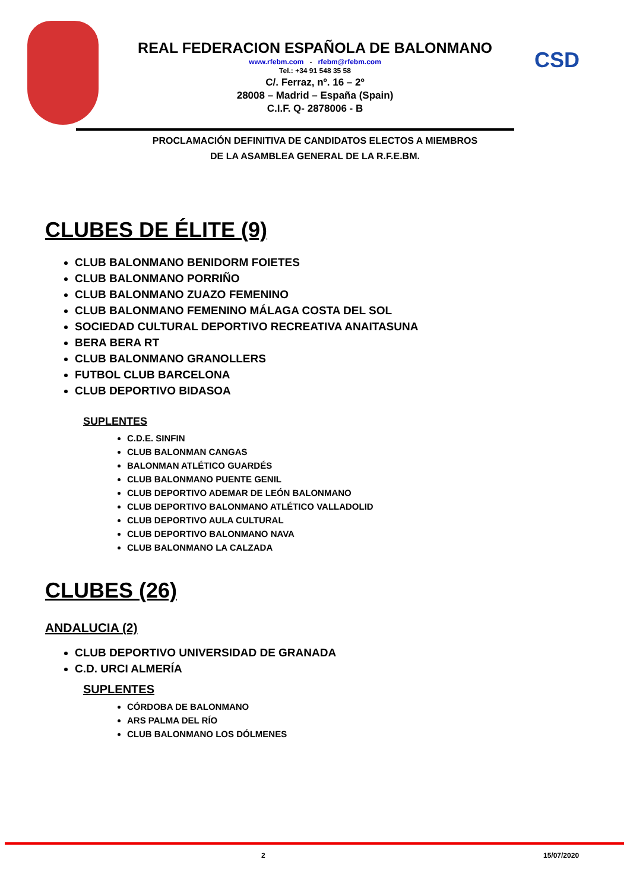CSD
REAL FEDERACION ESPAÑOLA DE BALONMANO
www.rfebm.com - rfebm@rfebm.com
Tel.: +34 91 548 35 58
C/. Ferraz, nº. 16 – 2º
28008 – Madrid – España (Spain)
C.I.F. Q- 2878006 - B
PROCLAMACIÓN DEFINITIVA DE CANDIDATOS ELECTOS A MIEMBROS
DE LA ASAMBLEA GENERAL DE LA R.F.E.BM.
CLUBES DE ÉLITE (9)
CLUB BALONMANO BENIDORM FOIETES
CLUB BALONMANO PORRIÑO
CLUB BALONMANO ZUAZO FEMENINO
CLUB BALONMANO FEMENINO MÁLAGA COSTA DEL SOL
SOCIEDAD CULTURAL DEPORTIVO RECREATIVA ANAITASUNA
BERA BERA RT
CLUB BALONMANO GRANOLLERS
FUTBOL CLUB BARCELONA
CLUB DEPORTIVO BIDASOA
SUPLENTES
C.D.E. SINFIN
CLUB BALONMAN CANGAS
BALONMAN ATLÉTICO GUARDÉS
CLUB BALONMANO PUENTE GENIL
CLUB DEPORTIVO ADEMAR DE LEÓN BALONMANO
CLUB DEPORTIVO BALONMANO ATLÉTICO VALLADOLID
CLUB DEPORTIVO AULA CULTURAL
CLUB DEPORTIVO BALONMANO NAVA
CLUB BALONMANO LA CALZADA
CLUBES (26)
ANDALUCIA (2)
CLUB DEPORTIVO UNIVERSIDAD DE GRANADA
C.D. URCI ALMERÍA
SUPLENTES
CÓRDOBA DE BALONMANO
ARS PALMA DEL RÍO
CLUB BALONMANO LOS DÓLMENES
2 15/07/2020